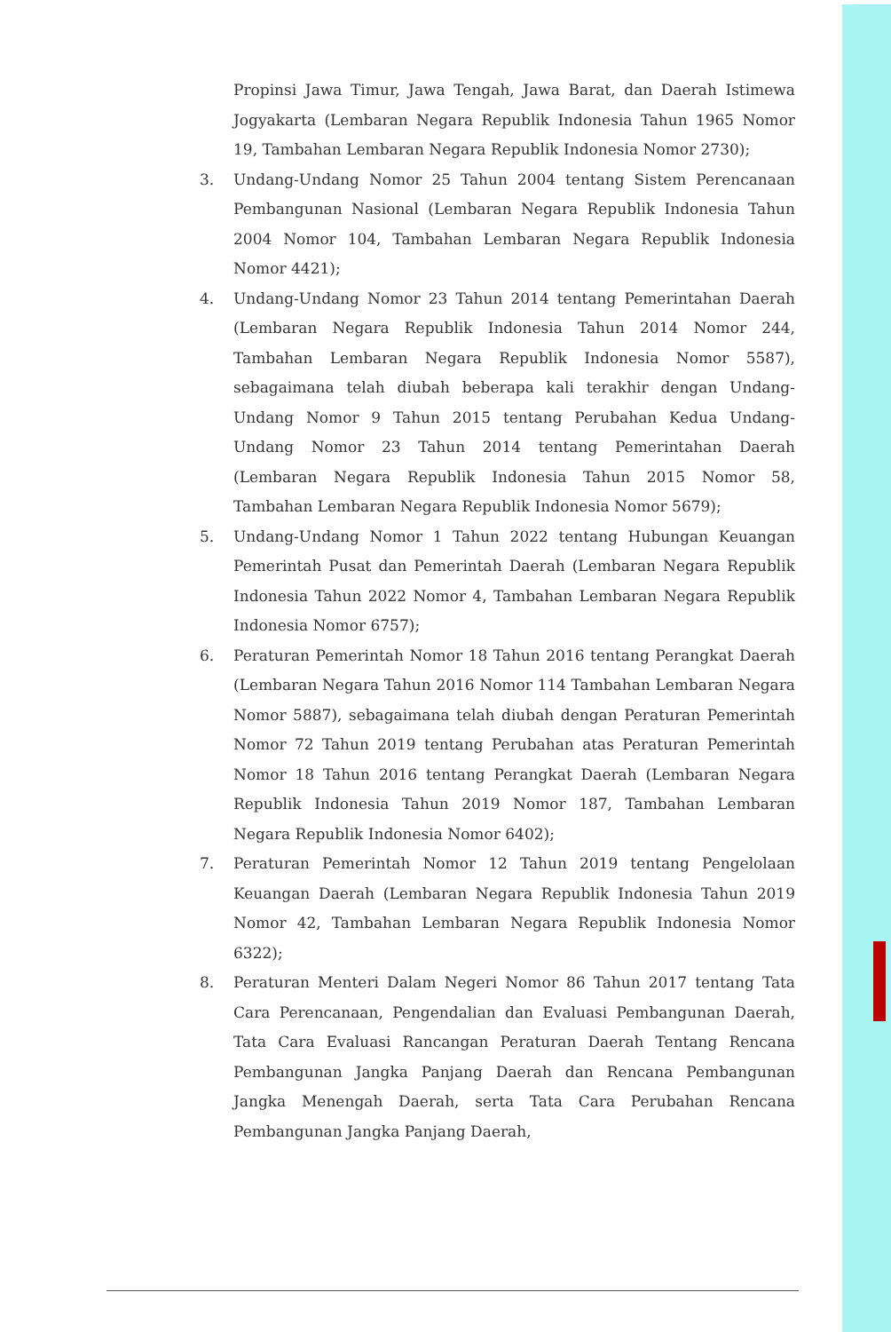Propinsi Jawa Timur, Jawa Tengah, Jawa Barat, dan Daerah Istimewa Jogyakarta (Lembaran Negara Republik Indonesia Tahun 1965 Nomor 19, Tambahan Lembaran Negara Republik Indonesia Nomor 2730);
3. Undang-Undang Nomor 25 Tahun 2004 tentang Sistem Perencanaan Pembangunan Nasional (Lembaran Negara Republik Indonesia Tahun 2004 Nomor 104, Tambahan Lembaran Negara Republik Indonesia Nomor 4421);
4. Undang-Undang Nomor 23 Tahun 2014 tentang Pemerintahan Daerah (Lembaran Negara Republik Indonesia Tahun 2014 Nomor 244, Tambahan Lembaran Negara Republik Indonesia Nomor 5587), sebagaimana telah diubah beberapa kali terakhir dengan Undang-Undang Nomor 9 Tahun 2015 tentang Perubahan Kedua Undang-Undang Nomor 23 Tahun 2014 tentang Pemerintahan Daerah (Lembaran Negara Republik Indonesia Tahun 2015 Nomor 58, Tambahan Lembaran Negara Republik Indonesia Nomor 5679);
5. Undang-Undang Nomor 1 Tahun 2022 tentang Hubungan Keuangan Pemerintah Pusat dan Pemerintah Daerah (Lembaran Negara Republik Indonesia Tahun 2022 Nomor 4, Tambahan Lembaran Negara Republik Indonesia Nomor 6757);
6. Peraturan Pemerintah Nomor 18 Tahun 2016 tentang Perangkat Daerah (Lembaran Negara Tahun 2016 Nomor 114 Tambahan Lembaran Negara Nomor 5887), sebagaimana telah diubah dengan Peraturan Pemerintah Nomor 72 Tahun 2019 tentang Perubahan atas Peraturan Pemerintah Nomor 18 Tahun 2016 tentang Perangkat Daerah (Lembaran Negara Republik Indonesia Tahun 2019 Nomor 187, Tambahan Lembaran Negara Republik Indonesia Nomor 6402);
7. Peraturan Pemerintah Nomor 12 Tahun 2019 tentang Pengelolaan Keuangan Daerah (Lembaran Negara Republik Indonesia Tahun 2019 Nomor 42, Tambahan Lembaran Negara Republik Indonesia Nomor 6322);
8. Peraturan Menteri Dalam Negeri Nomor 86 Tahun 2017 tentang Tata Cara Perencanaan, Pengendalian dan Evaluasi Pembangunan Daerah, Tata Cara Evaluasi Rancangan Peraturan Daerah Tentang Rencana Pembangunan Jangka Panjang Daerah dan Rencana Pembangunan Jangka Menengah Daerah, serta Tata Cara Perubahan Rencana Pembangunan Jangka Panjang Daerah,